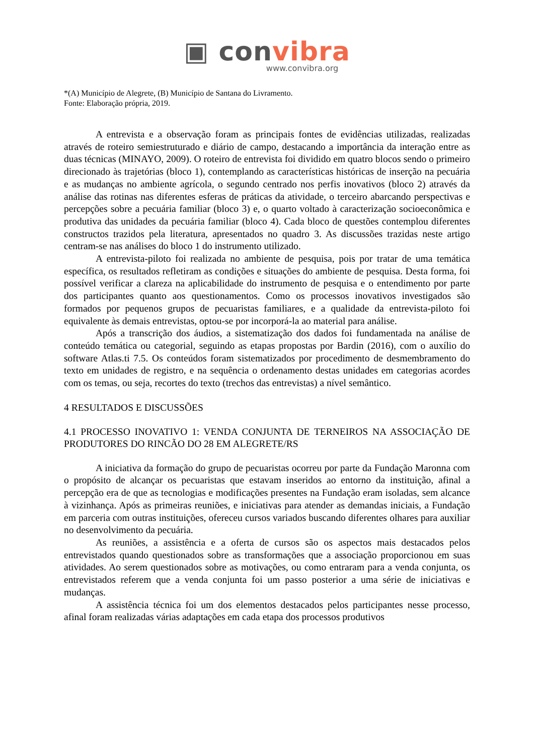▣ convibra
www.convibra.org
*(A) Município de Alegrete, (B) Município de Santana do Livramento.
Fonte: Elaboração própria, 2019.
A entrevista e a observação foram as principais fontes de evidências utilizadas, realizadas através de roteiro semiestruturado e diário de campo, destacando a importância da interação entre as duas técnicas (MINAYO, 2009). O roteiro de entrevista foi dividido em quatro blocos sendo o primeiro direcionado às trajetórias (bloco 1), contemplando as características históricas de inserção na pecuária e as mudanças no ambiente agrícola, o segundo centrado nos perfis inovativos (bloco 2) através da análise das rotinas nas diferentes esferas de práticas da atividade, o terceiro abarcando perspectivas e percepções sobre a pecuária familiar (bloco 3) e, o quarto voltado à caracterização socioeconômica e produtiva das unidades da pecuária familiar (bloco 4). Cada bloco de questões contemplou diferentes constructos trazidos pela literatura, apresentados no quadro 3. As discussões trazidas neste artigo centram-se nas análises do bloco 1 do instrumento utilizado.
A entrevista-piloto foi realizada no ambiente de pesquisa, pois por tratar de uma temática específica, os resultados refletiram as condições e situações do ambiente de pesquisa. Desta forma, foi possível verificar a clareza na aplicabilidade do instrumento de pesquisa e o entendimento por parte dos participantes quanto aos questionamentos. Como os processos inovativos investigados são formados por pequenos grupos de pecuaristas familiares, e a qualidade da entrevista-piloto foi equivalente às demais entrevistas, optou-se por incorporá-la ao material para análise.
Após a transcrição dos áudios, a sistematização dos dados foi fundamentada na análise de conteúdo temática ou categorial, seguindo as etapas propostas por Bardin (2016), com o auxílio do software Atlas.ti 7.5. Os conteúdos foram sistematizados por procedimento de desmembramento do texto em unidades de registro, e na sequência o ordenamento destas unidades em categorias acordes com os temas, ou seja, recortes do texto (trechos das entrevistas) a nível semântico.
4 RESULTADOS E DISCUSSÕES
4.1 PROCESSO INOVATIVO 1: VENDA CONJUNTA DE TERNEIROS NA ASSOCIAÇÃO DE PRODUTORES DO RINCÃO DO 28 EM ALEGRETE/RS
A iniciativa da formação do grupo de pecuaristas ocorreu por parte da Fundação Maronna com o propósito de alcançar os pecuaristas que estavam inseridos ao entorno da instituição, afinal a percepção era de que as tecnologias e modificações presentes na Fundação eram isoladas, sem alcance à vizinhança. Após as primeiras reuniões, e iniciativas para atender as demandas iniciais, a Fundação em parceria com outras instituições, ofereceu cursos variados buscando diferentes olhares para auxiliar no desenvolvimento da pecuária.
As reuniões, a assistência e a oferta de cursos são os aspectos mais destacados pelos entrevistados quando questionados sobre as transformações que a associação proporcionou em suas atividades. Ao serem questionados sobre as motivações, ou como entraram para a venda conjunta, os entrevistados referem que a venda conjunta foi um passo posterior a uma série de iniciativas e mudanças.
A assistência técnica foi um dos elementos destacados pelos participantes nesse processo, afinal foram realizadas várias adaptações em cada etapa dos processos produtivos